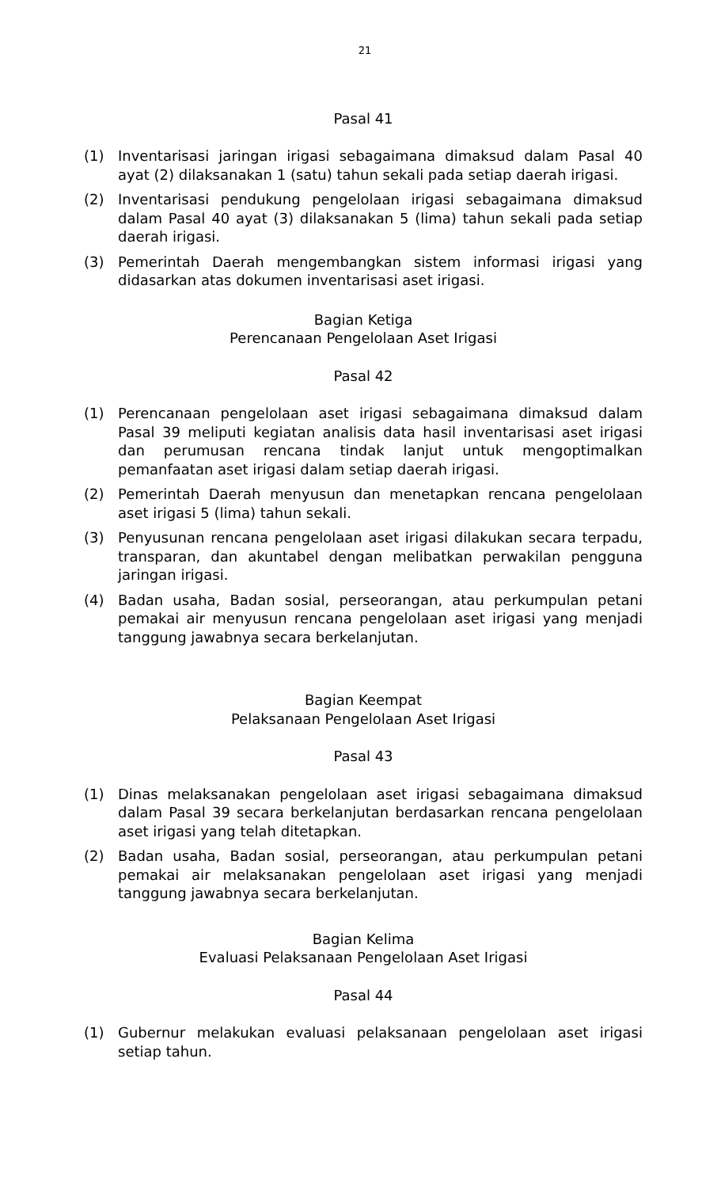21
Pasal 41
(1) Inventarisasi jaringan irigasi sebagaimana dimaksud dalam Pasal 40 ayat (2) dilaksanakan 1 (satu) tahun sekali pada setiap daerah irigasi.
(2) Inventarisasi pendukung pengelolaan irigasi sebagaimana dimaksud dalam Pasal 40 ayat (3) dilaksanakan 5 (lima) tahun sekali pada setiap daerah irigasi.
(3) Pemerintah Daerah mengembangkan sistem informasi irigasi yang didasarkan atas dokumen inventarisasi aset irigasi.
Bagian Ketiga
Perencanaan Pengelolaan Aset Irigasi
Pasal 42
(1) Perencanaan pengelolaan aset irigasi sebagaimana dimaksud dalam Pasal 39 meliputi kegiatan analisis data hasil inventarisasi aset irigasi dan perumusan rencana tindak lanjut untuk mengoptimalkan pemanfaatan aset irigasi dalam setiap daerah irigasi.
(2) Pemerintah Daerah menyusun dan menetapkan rencana pengelolaan aset irigasi 5 (lima) tahun sekali.
(3) Penyusunan rencana pengelolaan aset irigasi dilakukan secara terpadu, transparan, dan akuntabel dengan melibatkan perwakilan pengguna jaringan irigasi.
(4) Badan usaha, Badan sosial, perseorangan, atau perkumpulan petani pemakai air menyusun rencana pengelolaan aset irigasi yang menjadi tanggung jawabnya secara berkelanjutan.
Bagian Keempat
Pelaksanaan Pengelolaan Aset Irigasi
Pasal 43
(1) Dinas melaksanakan pengelolaan aset irigasi sebagaimana dimaksud dalam Pasal 39 secara berkelanjutan berdasarkan rencana pengelolaan aset irigasi yang telah ditetapkan.
(2) Badan usaha, Badan sosial, perseorangan, atau perkumpulan petani pemakai air melaksanakan pengelolaan aset irigasi yang menjadi tanggung jawabnya secara berkelanjutan.
Bagian Kelima
Evaluasi Pelaksanaan Pengelolaan Aset Irigasi
Pasal 44
(1) Gubernur melakukan evaluasi pelaksanaan pengelolaan aset irigasi setiap tahun.